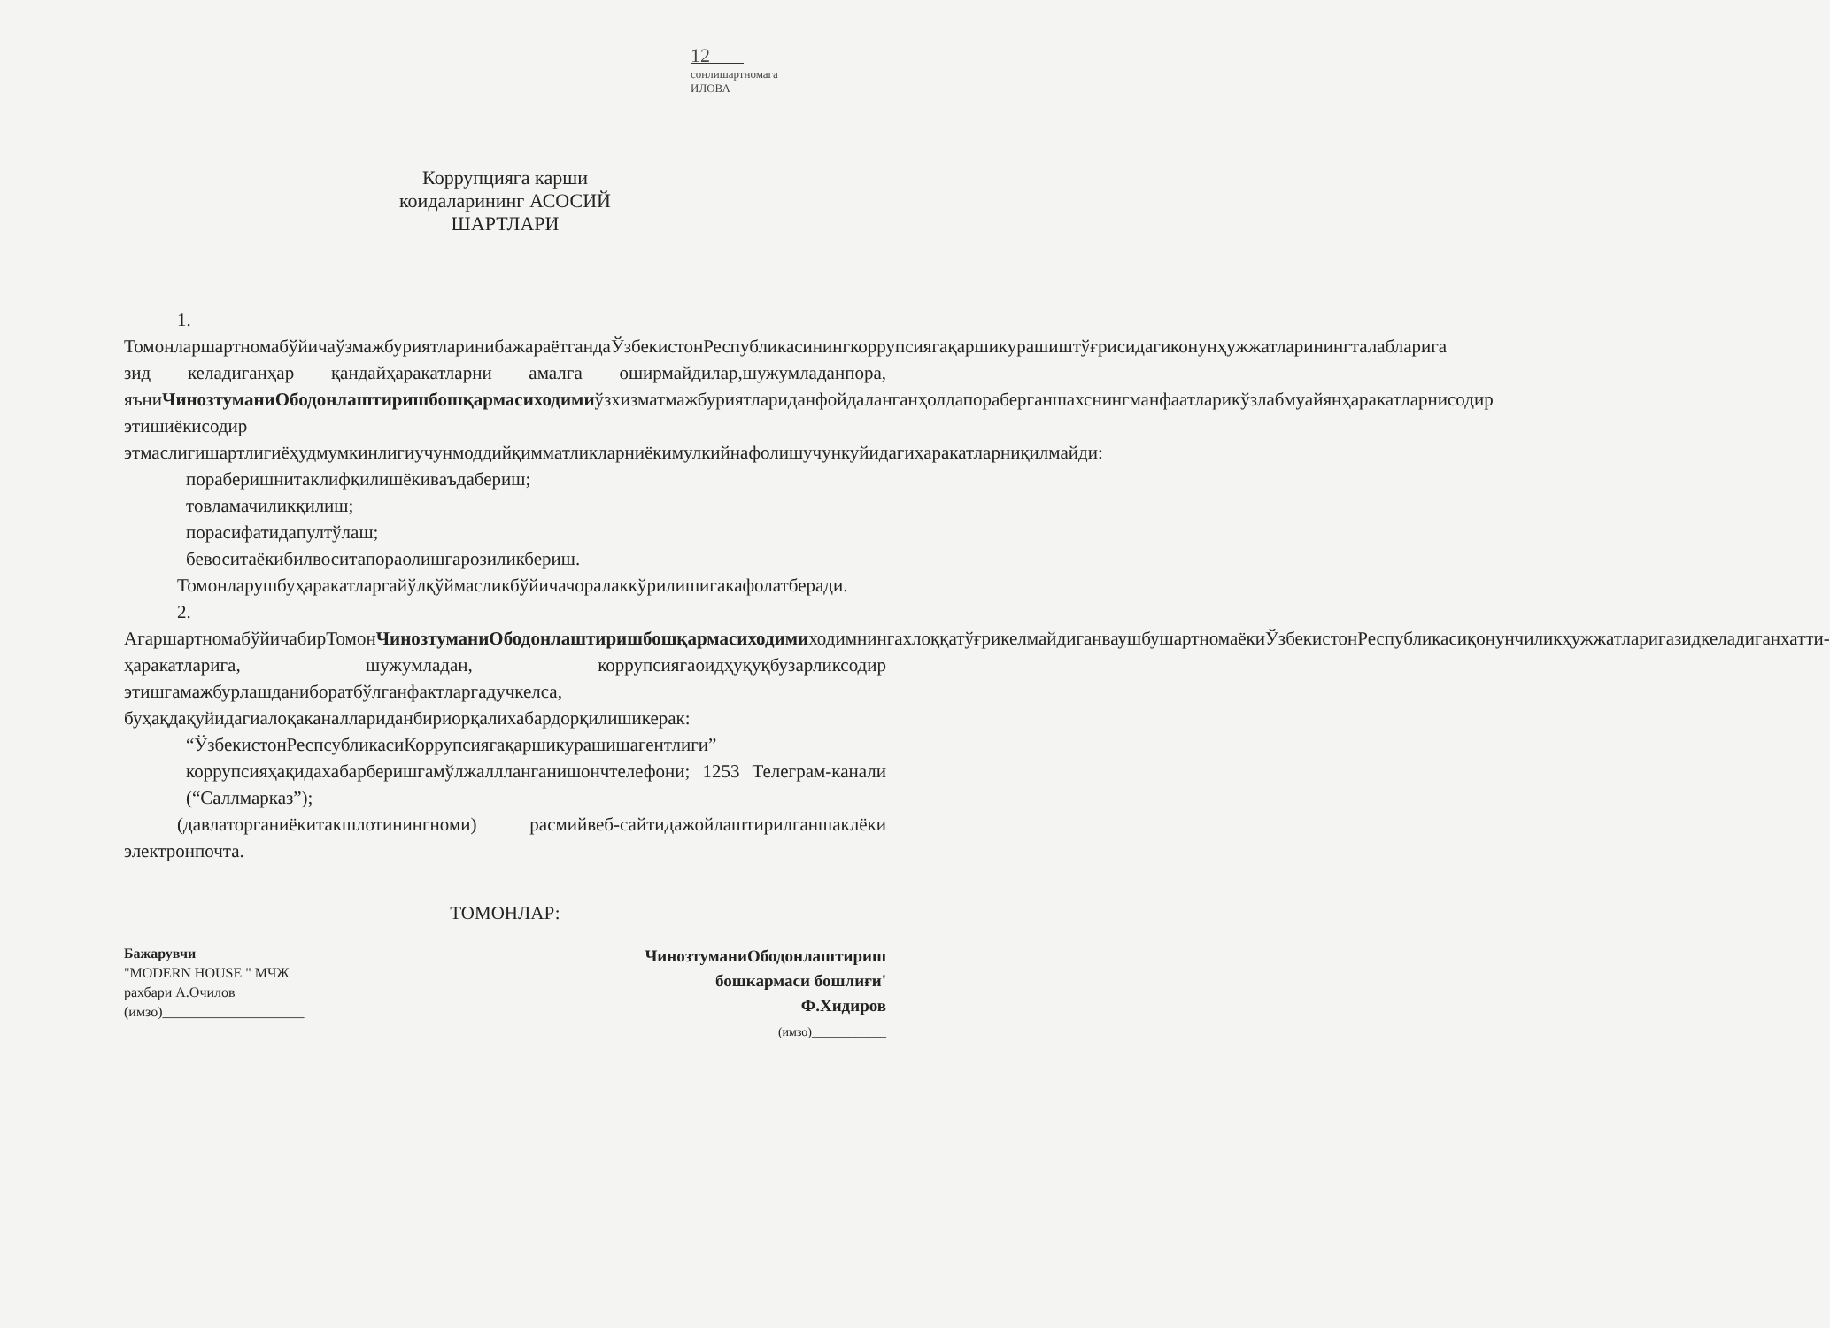12
сонлишартномага
ИЛОВА
Коррупцияга карши
коидаларининг АСОСИЙ
ШАРТЛАРИ
1. ТомонларшартномабўйичаўзмажбуриятларинибажараётгандаЎзбекистонРеспубликасинингкоррупсиягақаршикурашиштўғрисидагиконунҳужжатларинингталабларига зид келадиганҳар қандайҳаракатларни амалга оширмайдилар,шужумладанпора, яъниЧинозтуманиОбодонлаштиришбошқармасиходимиўзхизматмажбуриятлариданфойдаланганҳолдапораберганшахснингманфаатларикўзлабмуайянҳаракатларнисодир этишиёкисодир этмаслигишартлигиёҳудмумкинлигиучунмоддийқимматликларниёкимулкийнафолишучункуйидагиҳаракатларниқилмайди:
пораберишнитаклифқилишёкиваъдабериш;
товламачиликқилиш;
порасифатидапултўлаш;
бевоситаёкибилвоситапораолишгарозиликбериш.
Томонларушбуҳаракатларгайўлқўймасликбўйичачоралаккўрилишигакафолатберади.
2. АгаршартномабўйичабирТомонЧинозтуманиОбодонлаштиришбошқармасиходимиходимнингахлоққатўғрикелмайдиганваушбушартномаёкиЎзбекистонРеспубликасиқонунчиликҳужжатларигазидкеладиганхатти-ҳаракатларига, шужумладан, коррупсиягаоидҳуқуқбузарликсодир этишгамажбурлашданиборатбўлганфактларгадучкелса, буҳақдақуйидагиалоқаканаллариданбириорқалихабардорқилишикерак:
“ЎзбекистонРеспсубликасиКоррупсиягақаршикурашишагентлиги”
коррупсияҳақидахабарберишгамўлжаллланганишончтелефони; 1253 Телеграм-канали (“Саллмарказ”);
(давлаторганиёкитакшлотинингноми) расмийвеб-сайтидажойлаштирилганшаклёки электронпочта.
ТОМОНЛАР:
Бажарувчи
"MODERN HOUSE " МЧЖ
рахбари А.Очилов
(имзо)____________________
ЧинозтуманиОбодонлаштириш
бошкармаси бошлиғи'
Ф.Хидиров
(имзо)____________